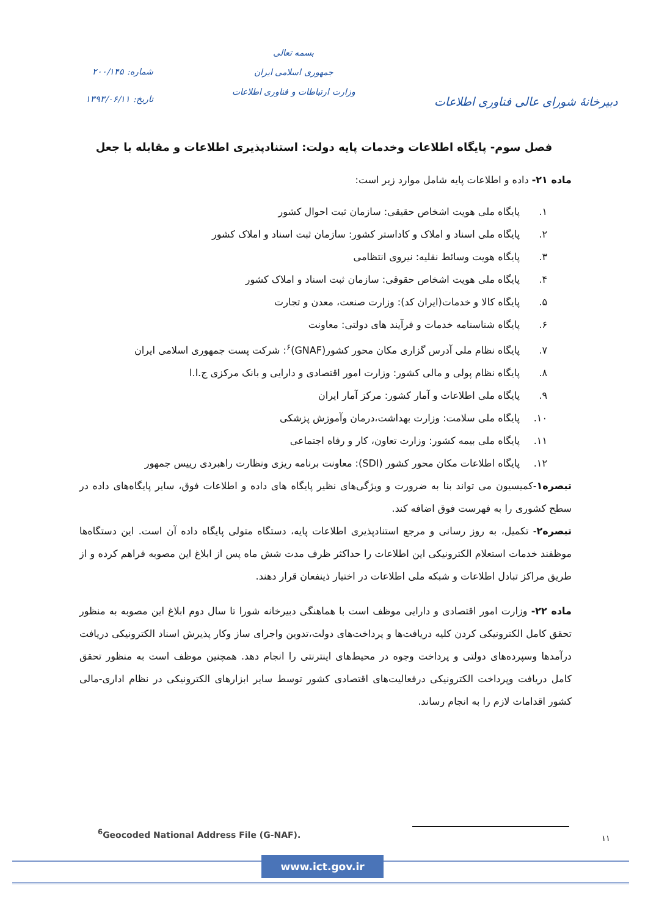دبیرخانهٔ شورای عالی فناوری اطلاعات
بسمه تعالی
جمهوری اسلامی ایران
وزارت ارتباطات و فناوری اطلاعات
شماره: ۲۰۰/۱۴۵
تاریخ: ۱۳۹۳/۰۶/۱۱
فصل سوم- پایگاه اطلاعات وخدمات پایه دولت: استنادپذیری اطلاعات و مقابله با جعل
ماده ۲۱- داده و اطلاعات پایه شامل موارد زیر است:
۱. پایگاه ملی هویت اشخاص حقیقی: سازمان ثبت احوال کشور
۲. پایگاه ملی اسناد و املاک و کاداستر کشور: سازمان ثبت اسناد و املاک کشور
۳. پایگاه هویت وسائط نقلیه: نیروی انتظامی
۴. پایگاه ملی هویت اشخاص حقوقی: سازمان ثبت اسناد و املاک کشور
۵. پایگاه کالا و خدمات(ایران کد): وزارت صنعت، معدن و تجارت
۶. پایگاه شناسنامه خدمات و فرآیند های دولتی: معاونت
۷. پایگاه نظام ملی آدرس گزاری مکان محور کشور(GNAF)<sup>۶</sup>: شرکت پست جمهوری اسلامی ایران
۸. پایگاه نظام پولی و مالی کشور: وزارت امور اقتصادی و دارایی و بانک مرکزی ج.ا.ا
۹. پایگاه ملی اطلاعات و آمار کشور: مرکز آمار ایران
۱۰. پایگاه ملی سلامت: وزارت بهداشت،درمان وآموزش پزشکی
۱۱. پایگاه ملی بیمه کشور: وزارت تعاون، کار و رفاه اجتماعی
۱۲. پایگاه اطلاعات مکان محور کشور (SDI): معاونت برنامه ریزی ونظارت راهبردی رییس جمهور
تبصره۱-کمیسیون می تواند بنا به ضرورت و ویژگی‌های نظیر پایگاه های داده و اطلاعات فوق، سایر پایگاه‌های داده در سطح کشوری را به فهرست فوق اضافه کند.
تبصره۲- تکمیل، به روز رسانی و مرجع استنادپذیری اطلاعات پایه، دستگاه متولی پایگاه داده آن است. این دستگاه‌ها موظفند خدمات استعلام الکترونیکی این اطلاعات را حداکثر ظرف مدت شش ماه پس از ابلاغ این مصوبه فراهم کرده و از طریق مراکز تبادل اطلاعات و شبکه ملی اطلاعات در اختیار ذینفعان قرار دهند.
ماده ۲۲- وزارت امور اقتصادی و دارایی موظف است با هماهنگی دبیرخانه شورا تا سال دوم ابلاغ این مصوبه به منظور تحقق کامل الکترونیکی کردن کلیه دریافت‌ها و پرداخت‌های دولت،تدوین واجرای ساز وکار پذیرش اسناد الکترونیکی دریافت درآمدها وسپرده‌های دولتی و پرداخت وجوه در محیط‌های اینترنتی را انجام دهد. همچنین موظف است به منظور تحقق کامل دریافت وپرداخت الکترونیکی درفعالیت‌های اقتصادی کشور توسط سایر ابزارهای الکترونیکی در نظام اداری-مالی کشور اقدامات لازم را به انجام رساند.
۱۱
<sup>6</sup> Geocoded National Address File (G-NAF).
www.ict.gov.ir